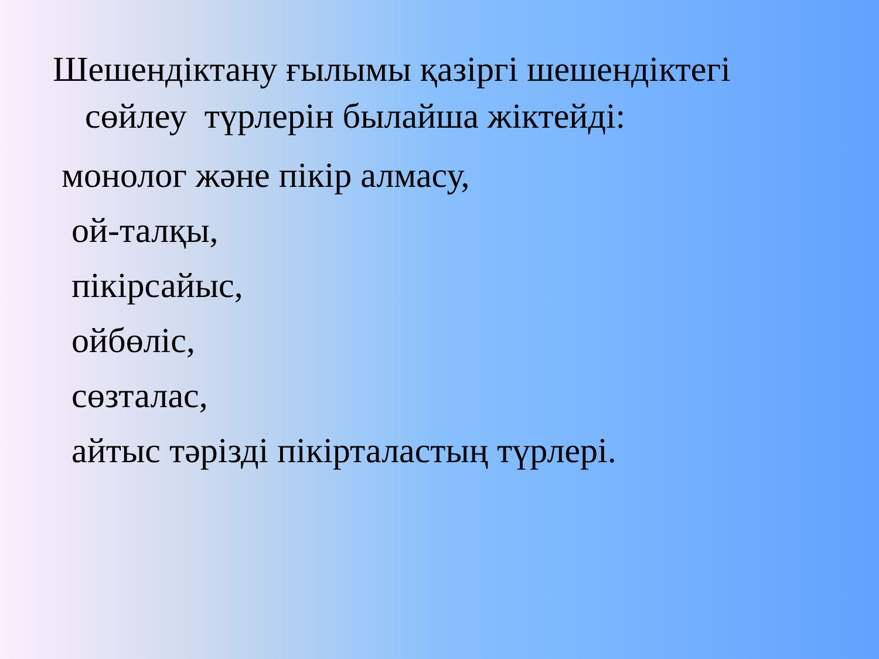Шешендіктану ғылымы қазіргі шешендіктегі
сөйлеу түрлерін былайша жіктейді:
монолог және пікір алмасу,
ой-талқы,
пікірсайыс,
ойбөліс,
сөзталас,
айтыс тәрізді пікірталастың түрлері.